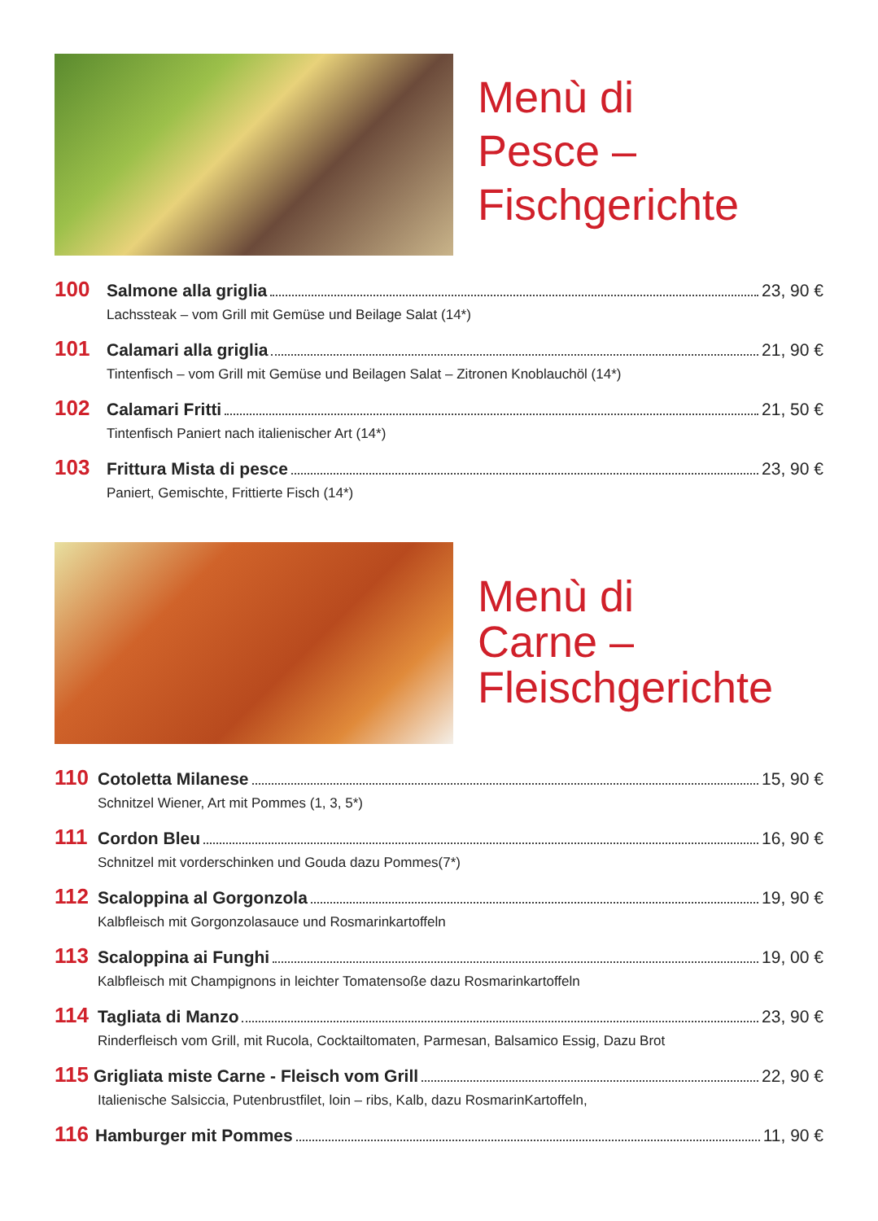Menù di
Pesce –
Fischgerichte
100 Salmone alla griglia 23, 90 €
Lachssteak – vom Grill mit Gemüse und Beilage Salat (14*)
101 Calamari alla griglia 21, 90 €
Tintenfisch – vom Grill mit Gemüse und Beilagen Salat – Zitronen Knoblauchöl (14*)
102 Calamari Fritti 21, 50 €
Tintenfisch Paniert nach italienischer Art (14*)
103 Frittura Mista di pesce 23, 90 €
Paniert, Gemischte, Frittierte Fisch (14*)
Menù di
Carne –
Fleischgerichte
110 Cotoletta Milanese 15, 90 €
Schnitzel Wiener, Art mit Pommes (1, 3, 5*)
111 Cordon Bleu 16, 90 €
Schnitzel mit vorderschinken und Gouda dazu Pommes(7*)
112 Scaloppina al Gorgonzola 19, 90 €
Kalbfleisch mit Gorgonzolasauce und Rosmarinkartoffeln
113 Scaloppina ai Funghi 19, 00 €
Kalbfleisch mit Champignons in leichter Tomatensoße dazu Rosmarinkartoffeln
114 Tagliata di Manzo 23, 90 €
Rinderfleisch vom Grill, mit Rucola, Cocktailtomaten, Parmesan, Balsamico Essig, Dazu Brot
115 Grigliata miste Carne - Fleisch vom Grill 22, 90 €
Italienische Salsiccia, Putenbrustfilet, loin – ribs, Kalb, dazu RosmarinKartoffeln,
116 Hamburger mit Pommes 11, 90 €